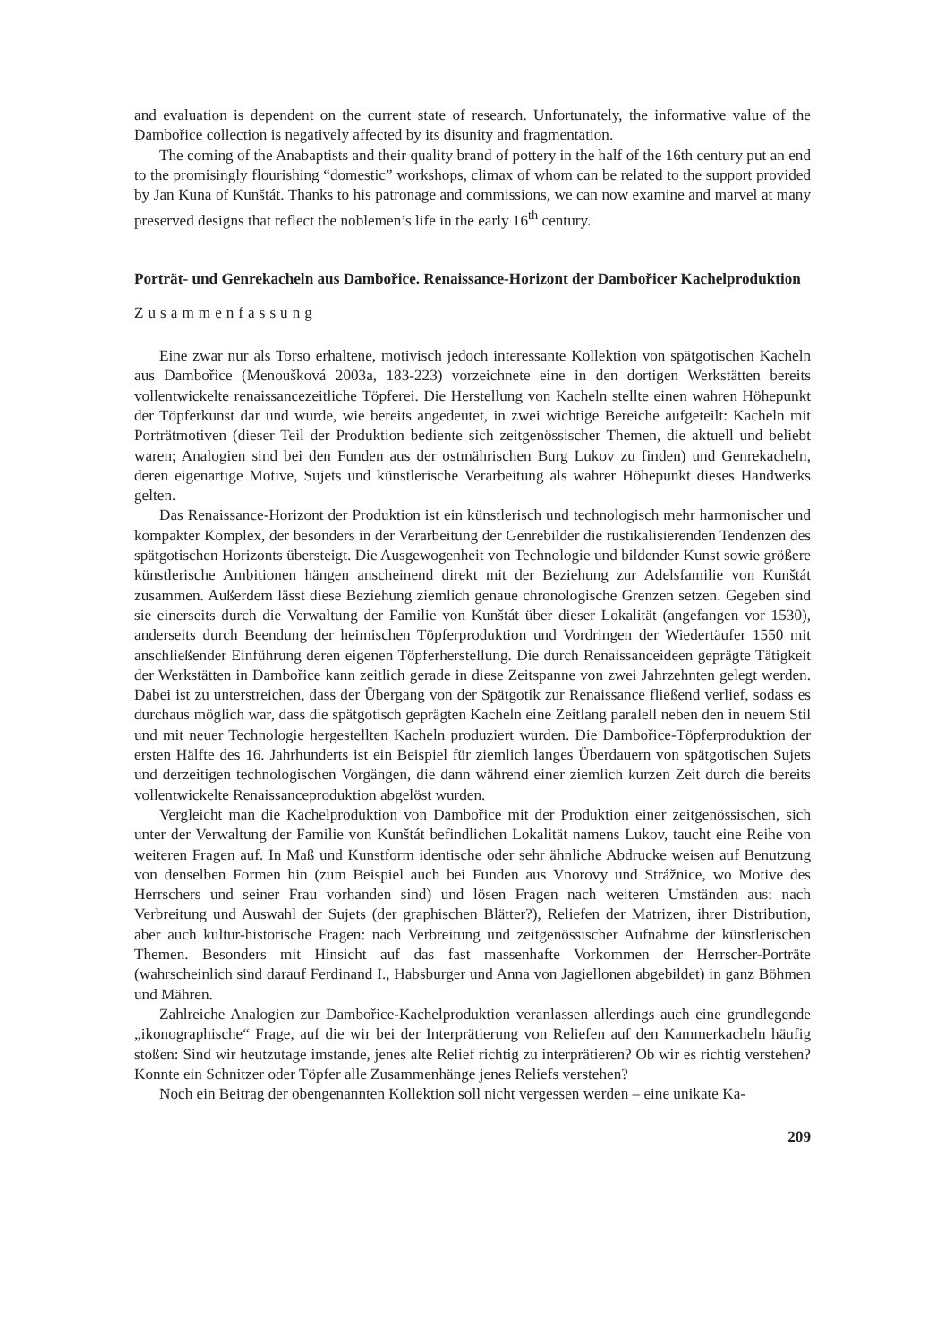and evaluation is dependent on the current state of research. Unfortunately, the informative value of the Dambořice collection is negatively affected by its disunity and fragmentation.
The coming of the Anabaptists and their quality brand of pottery in the half of the 16th century put an end to the promisingly flourishing “domestic” workshops, climax of whom can be related to the support provided by Jan Kuna of Kunštát. Thanks to his patronage and commissions, we can now examine and marvel at many preserved designs that reflect the noblemen’s life in the early 16<sup>th</sup> century.
Porträt- und Genrekacheln aus Dambořice. Renaissance-Horizont der Dambořicer Kachelproduktion
Zusammenfassung
Eine zwar nur als Torso erhaltene, motivisch jedoch interessante Kollektion von spätgotischen Kacheln aus Dambořice (Menoušková 2003a, 183-223) vorzeichnete eine in den dortigen Werkstätten bereits vollentwickelte renaissancezeitliche Töpferei. Die Herstellung von Kacheln stellte einen wahren Höhepunkt der Töpferkunst dar und wurde, wie bereits angedeutet, in zwei wichtige Bereiche aufgeteilt: Kacheln mit Porträtmotiven (dieser Teil der Produktion bediente sich zeitgenössischer Themen, die aktuell und beliebt waren; Analogien sind bei den Funden aus der ostmährischen Burg Lukov zu finden) und Genrekacheln, deren eigenartige Motive, Sujets und künstlerische Verarbeitung als wahrer Höhepunkt dieses Handwerks gelten.
Das Renaissance-Horizont der Produktion ist ein künstlerisch und technologisch mehr harmonischer und kompakter Komplex, der besonders in der Verarbeitung der Genrebilder die rustikalisierenden Tendenzen des spätgotischen Horizonts übersteigt. Die Ausgewogenheit von Technologie und bildender Kunst sowie größere künstlerische Ambitionen hängen anscheinend direkt mit der Beziehung zur Adelsfamilie von Kunštát zusammen. Außerdem lässt diese Beziehung ziemlich genaue chronologische Grenzen setzen. Gegeben sind sie einerseits durch die Verwaltung der Familie von Kunštát über dieser Lokalität (angefangen vor 1530), anderseits durch Beendung der heimischen Töpferproduktion und Vordringen der Wiedertäufer 1550 mit anschließender Einführung deren eigenen Töpferherstellung. Die durch Renaissanceideen geprägte Tätigkeit der Werkstätten in Dambořice kann zeitlich gerade in diese Zeitspanne von zwei Jahrzehnten gelegt werden. Dabei ist zu unterstreichen, dass der Übergang von der Spätgotik zur Renaissance fließend verlief, sodass es durchaus möglich war, dass die spätgotisch geprägten Kacheln eine Zeitlang paralell neben den in neuem Stil und mit neuer Technologie hergestellten Kacheln produziert wurden. Die Dambořice-Töpferproduktion der ersten Hälfte des 16. Jahrhunderts ist ein Beispiel für ziemlich langes Überdauern von spätgotischen Sujets und derzeitigen technologischen Vorgängen, die dann während einer ziemlich kurzen Zeit durch die bereits vollentwickelte Renaissanceproduktion abgelöst wurden.
Vergleicht man die Kachelproduktion von Dambořice mit der Produktion einer zeitgenössischen, sich unter der Verwaltung der Familie von Kunštát befindlichen Lokalität namens Lukov, taucht eine Reihe von weiteren Fragen auf. In Maß und Kunstform identische oder sehr ähnliche Abdrucke weisen auf Benutzung von denselben Formen hin (zum Beispiel auch bei Funden aus Vnorovy und Strážnice, wo Motive des Herrschers und seiner Frau vorhanden sind) und lösen Fragen nach weiteren Umständen aus: nach Verbreitung und Auswahl der Sujets (der graphischen Blätter?), Reliefen der Matrizen, ihrer Distribution, aber auch kultur-historische Fragen: nach Verbreitung und zeitgenössischer Aufnahme der künstlerischen Themen. Besonders mit Hinsicht auf das fast massenhafte Vorkommen der Herrscher-Porträte (wahrscheinlich sind darauf Ferdinand I., Habsburger und Anna von Jagiellonen abgebildet) in ganz Böhmen und Mähren.
Zahlreiche Analogien zur Dambořice-Kachelproduktion veranlassen allerdings auch eine grundlegende „ikonographische“ Frage, auf die wir bei der Interprätierung von Reliefen auf den Kammerkacheln häufig stoßen: Sind wir heutzutage imstande, jenes alte Relief richtig zu interprätieren? Ob wir es richtig verstehen? Konnte ein Schnitzer oder Töpfer alle Zusammenhänge jenes Reliefs verstehen?
Noch ein Beitrag der obengenannten Kollektion soll nicht vergessen werden – eine unikate Ka-
209